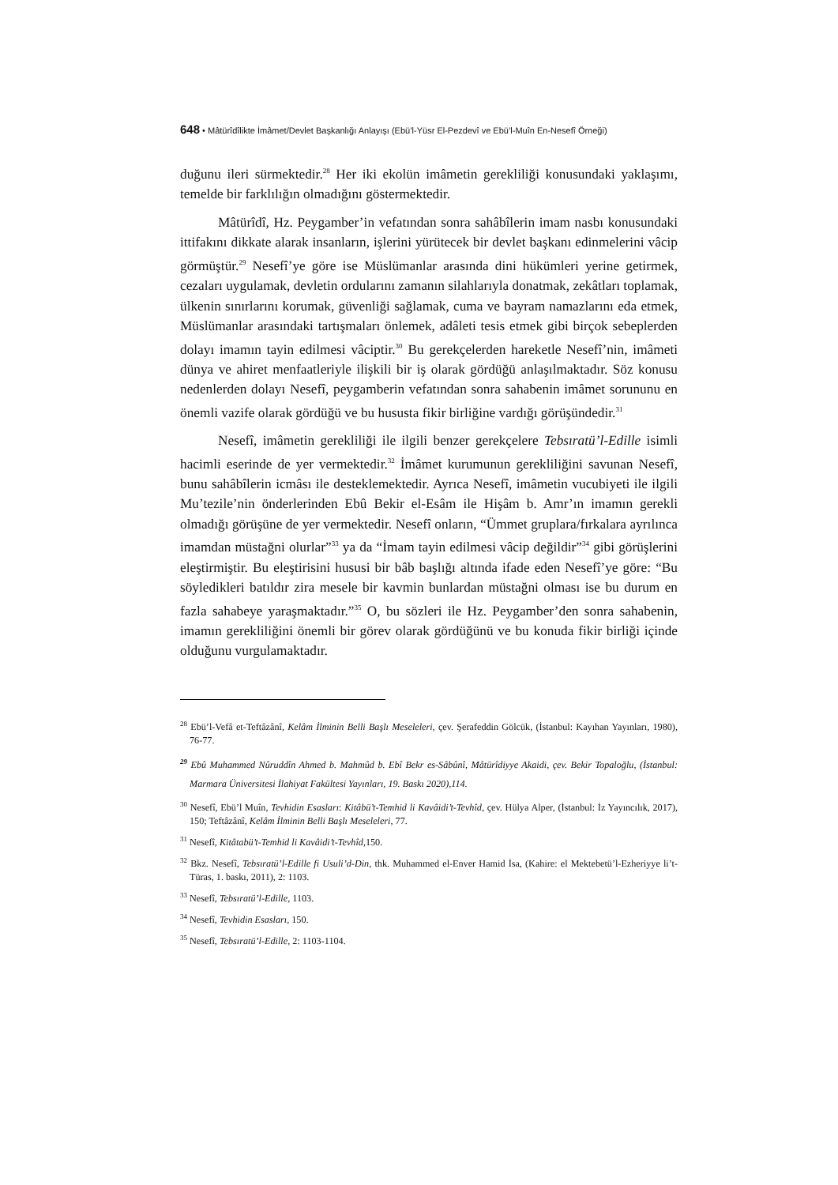648 • Mâtürîdîlikte İmâmet/Devlet Başkanlığı Anlayışı (Ebü’l-Yüsr El-Pezdevî ve Ebü’l-Muîn En-Nesefî Örneği)
duğunu ileri sürmektedir.<sup>28</sup> Her iki ekolün imâmetin gerekliliği konusundaki yaklaşımı, temelde bir farklılığın olmadığını göstermektedir.
Mâtürîdî, Hz. Peygamber’in vefatından sonra sahâbîlerin imam nasbı konusundaki ittifakını dikkate alarak insanların, işlerini yürütecek bir devlet başkanı edinmelerini vâcip görmüştür.<sup>29</sup> Nesefî’ye göre ise Müslümanlar arasında dini hükümleri yerine getirmek, cezaları uygulamak, devletin ordularını zamanın silahlarıyla donatmak, zekâtları toplamak, ülkenin sınırlarını korumak, güvenliği sağlamak, cuma ve bayram namazlarını eda etmek, Müslümanlar arasındaki tartışmaları önlemek, adâleti tesis etmek gibi birçok sebeplerden dolayı imamın tayin edilmesi vâciptir.<sup>30</sup> Bu gerekçelerden hareketle Nesefî’nin, imâmeti dünya ve ahiret menfaatleriyle ilişkili bir iş olarak gördüğü anlaşılmaktadır. Söz konusu nedenlerden dolayı Nesefî, peygamberin vefatından sonra sahabenin imâmet sorununu en önemli vazife olarak gördüğü ve bu hususta fikir birliğine vardığı görüşündedir.<sup>31</sup>
Nesefî, imâmetin gerekliliği ile ilgili benzer gerekçelere Tebsıratü’l-Edille isimli hacimli eserinde de yer vermektedir.<sup>32</sup> İmâmet kurumunun gerekliliğini savunan Nesefî, bunu sahâbîlerin icmâsı ile desteklemektedir. Ayrıca Nesefî, imâmetin vucubiyeti ile ilgili Mu’tezile’nin önderlerinden Ebû Bekir el-Esâm ile Hişâm b. Amr’ın imamın gerekli olmadığı görüşüne de yer vermektedir. Nesefî onların, “Ümmet gruplara/fırkalara ayrılınca imamdan müstağni olurlar”<sup>33</sup> ya da “İmam tayin edilmesi vâcip değildir”<sup>34</sup> gibi görüşlerini eleştirmiştir. Bu eleştirisini hususi bir bâb başlığı altında ifade eden Nesefî’ye göre: “Bu söyledikleri batıldır zira mesele bir kavmin bunlardan müstağni olması ise bu durum en fazla sahabeye yaraşmaktadır.”<sup>35</sup> O, bu sözleri ile Hz. Peygamber’den sonra sahabenin, imamın gerekliliğini önemli bir görev olarak gördüğünü ve bu konuda fikir birliği içinde olduğunu vurgulamaktadır.
<sup>28</sup> Ebü’l-Vefâ et-Teftâzânî, Kelâm İlminin Belli Başlı Meseleleri, çev. Şerafeddin Gölcük, (İstanbul: Kayıhan Yayınları, 1980), 76-77.
<sup>29</sup> Ebû Muhammed Nûruddîn Ahmed b. Mahmûd b. Ebî Bekr es-Sâbûnî, Mâtürîdiyye Akaidi, çev. Bekir Topaloğlu, (İstanbul: Marmara Üniversitesi İlahiyat Fakültesi Yayınları, 19. Baskı 2020),114.
<sup>30</sup> Nesefî, Ebü’l Muîn, Tevhidin Esasları: Kitâbü’t-Temhid li Kavâidi’t-Tevhîd, çev. Hülya Alper, (İstanbul: İz Yayıncılık, 2017), 150; Teftâzânî, Kelâm İlminin Belli Başlı Meseleleri, 77.
<sup>31</sup> Nesefî, Kitâtabü’t-Temhid li Kavâidi’t-Tevhîd,150.
<sup>32</sup> Bkz. Nesefî, Tebsıratü’l-Edille fi Usuli’d-Din, thk. Muhammed el-Enver Hamid İsa, (Kahire: el Mektebetü’l-Ezheriyye li’t-Türas, 1. baskı, 2011), 2: 1103.
<sup>33</sup> Nesefî, Tebsıratü’l-Edille, 1103.
<sup>34</sup> Nesefî, Tevhidin Esasları, 150.
<sup>35</sup> Nesefî, Tebsıratü’l-Edille, 2: 1103-1104.